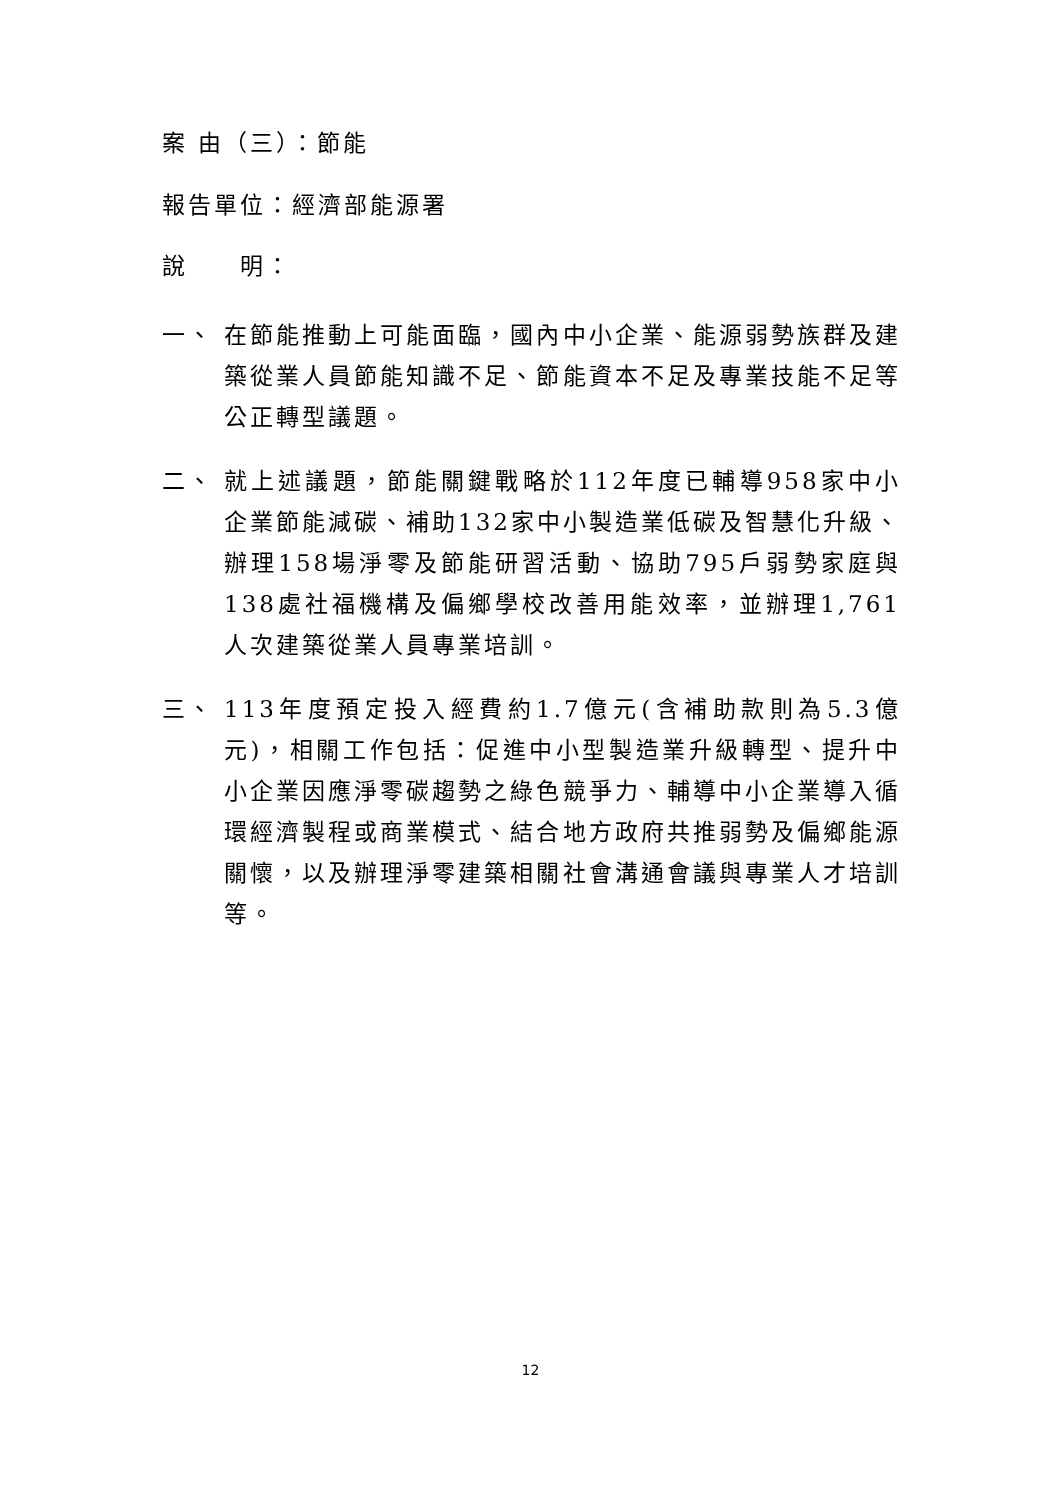案 由（三）：節能
報告單位：經濟部能源署
說 明：
一、 在節能推動上可能面臨，國內中小企業、能源弱勢族群及建築從業人員節能知識不足、節能資本不足及專業技能不足等公正轉型議題。
二、 就上述議題，節能關鍵戰略於112年度已輔導958家中小企業節能減碳、補助132家中小製造業低碳及智慧化升級、辦理158場淨零及節能研習活動、協助795戶弱勢家庭與138處社福機構及偏鄉學校改善用能效率，並辦理1,761人次建築從業人員專業培訓。
三、 113年度預定投入經費約1.7億元(含補助款則為5.3億元)，相關工作包括：促進中小型製造業升級轉型、提升中小企業因應淨零碳趨勢之綠色競爭力、輔導中小企業導入循環經濟製程或商業模式、結合地方政府共推弱勢及偏鄉能源關懷，以及辦理淨零建築相關社會溝通會議與專業人才培訓等。
12